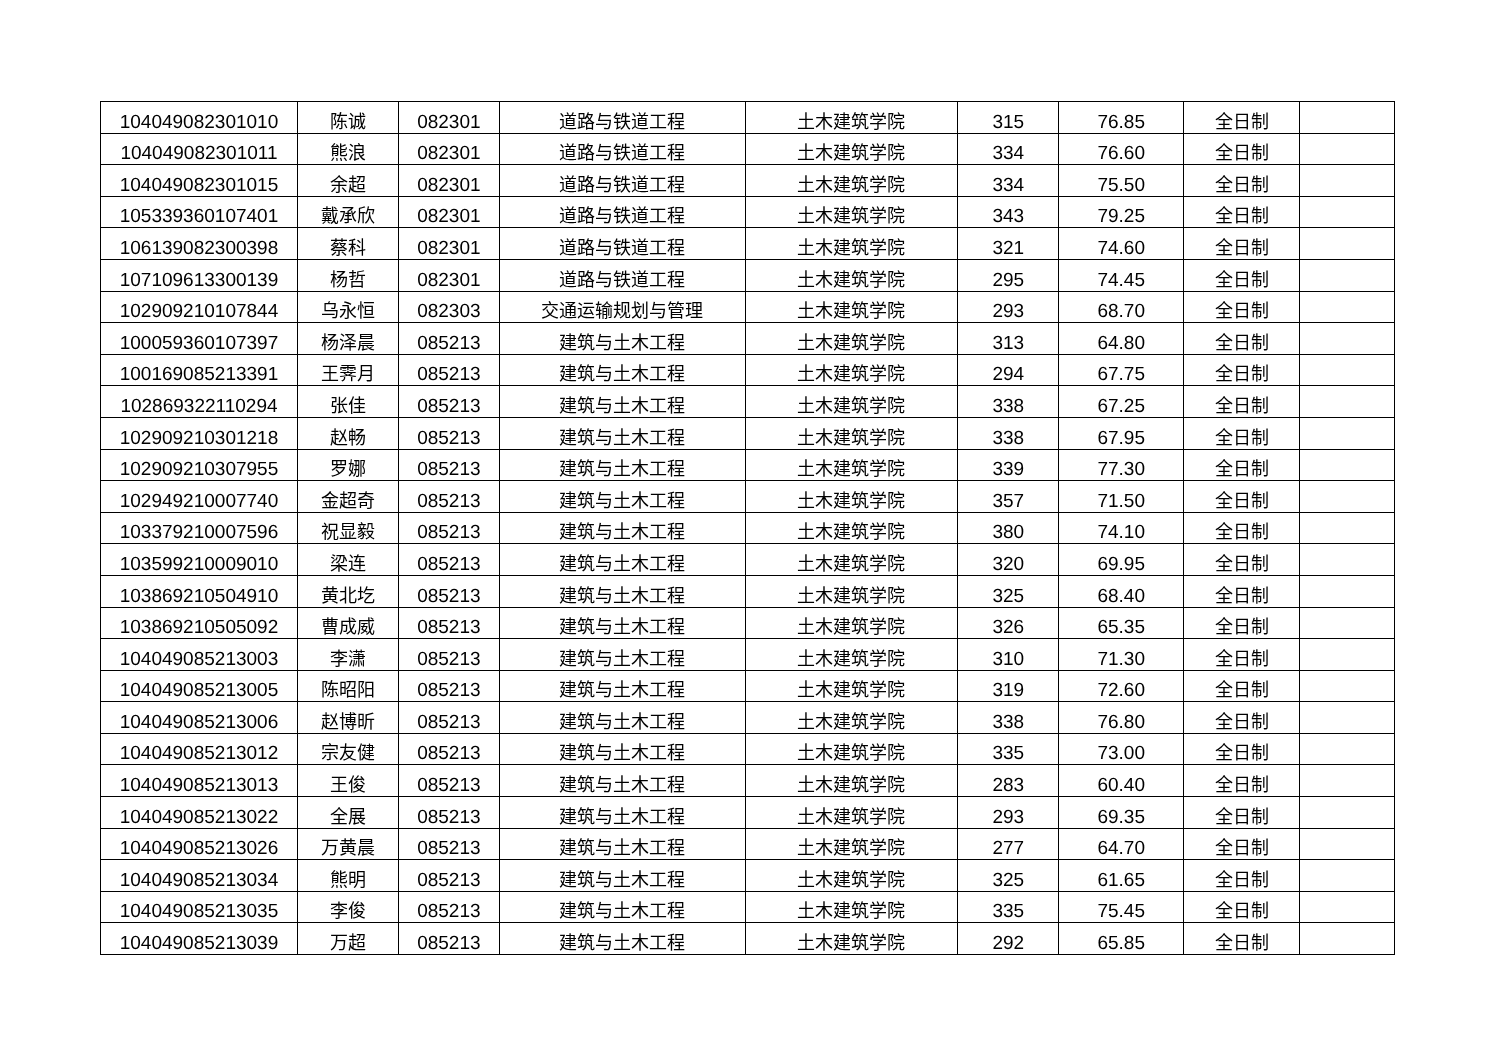| 104049082301010 | 陈诚 | 082301 | 道路与铁道工程 | 土木建筑学院 | 315 | 76.85 | 全日制 | |
| 104049082301011 | 熊浪 | 082301 | 道路与铁道工程 | 土木建筑学院 | 334 | 76.60 | 全日制 | |
| 104049082301015 | 余超 | 082301 | 道路与铁道工程 | 土木建筑学院 | 334 | 75.50 | 全日制 | |
| 105339360107401 | 戴承欣 | 082301 | 道路与铁道工程 | 土木建筑学院 | 343 | 79.25 | 全日制 | |
| 106139082300398 | 蔡科 | 082301 | 道路与铁道工程 | 土木建筑学院 | 321 | 74.60 | 全日制 | |
| 107109613300139 | 杨哲 | 082301 | 道路与铁道工程 | 土木建筑学院 | 295 | 74.45 | 全日制 | |
| 102909210107844 | 乌永恒 | 082303 | 交通运输规划与管理 | 土木建筑学院 | 293 | 68.70 | 全日制 | |
| 100059360107397 | 杨泽晨 | 085213 | 建筑与土木工程 | 土木建筑学院 | 313 | 64.80 | 全日制 | |
| 100169085213391 | 王霁月 | 085213 | 建筑与土木工程 | 土木建筑学院 | 294 | 67.75 | 全日制 | |
| 102869322110294 | 张佳 | 085213 | 建筑与土木工程 | 土木建筑学院 | 338 | 67.25 | 全日制 | |
| 102909210301218 | 赵畅 | 085213 | 建筑与土木工程 | 土木建筑学院 | 338 | 67.95 | 全日制 | |
| 102909210307955 | 罗娜 | 085213 | 建筑与土木工程 | 土木建筑学院 | 339 | 77.30 | 全日制 | |
| 102949210007740 | 金超奇 | 085213 | 建筑与土木工程 | 土木建筑学院 | 357 | 71.50 | 全日制 | |
| 103379210007596 | 祝显毅 | 085213 | 建筑与土木工程 | 土木建筑学院 | 380 | 74.10 | 全日制 | |
| 103599210009010 | 梁连 | 085213 | 建筑与土木工程 | 土木建筑学院 | 320 | 69.95 | 全日制 | |
| 103869210504910 | 黄北圪 | 085213 | 建筑与土木工程 | 土木建筑学院 | 325 | 68.40 | 全日制 | |
| 103869210505092 | 曹成威 | 085213 | 建筑与土木工程 | 土木建筑学院 | 326 | 65.35 | 全日制 | |
| 104049085213003 | 李潇 | 085213 | 建筑与土木工程 | 土木建筑学院 | 310 | 71.30 | 全日制 | |
| 104049085213005 | 陈昭阳 | 085213 | 建筑与土木工程 | 土木建筑学院 | 319 | 72.60 | 全日制 | |
| 104049085213006 | 赵博昕 | 085213 | 建筑与土木工程 | 土木建筑学院 | 338 | 76.80 | 全日制 | |
| 104049085213012 | 宗友健 | 085213 | 建筑与土木工程 | 土木建筑学院 | 335 | 73.00 | 全日制 | |
| 104049085213013 | 王俊 | 085213 | 建筑与土木工程 | 土木建筑学院 | 283 | 60.40 | 全日制 | |
| 104049085213022 | 全展 | 085213 | 建筑与土木工程 | 土木建筑学院 | 293 | 69.35 | 全日制 | |
| 104049085213026 | 万黄晨 | 085213 | 建筑与土木工程 | 土木建筑学院 | 277 | 64.70 | 全日制 | |
| 104049085213034 | 熊明 | 085213 | 建筑与土木工程 | 土木建筑学院 | 325 | 61.65 | 全日制 | |
| 104049085213035 | 李俊 | 085213 | 建筑与土木工程 | 土木建筑学院 | 335 | 75.45 | 全日制 | |
| 104049085213039 | 万超 | 085213 | 建筑与土木工程 | 土木建筑学院 | 292 | 65.85 | 全日制 | |